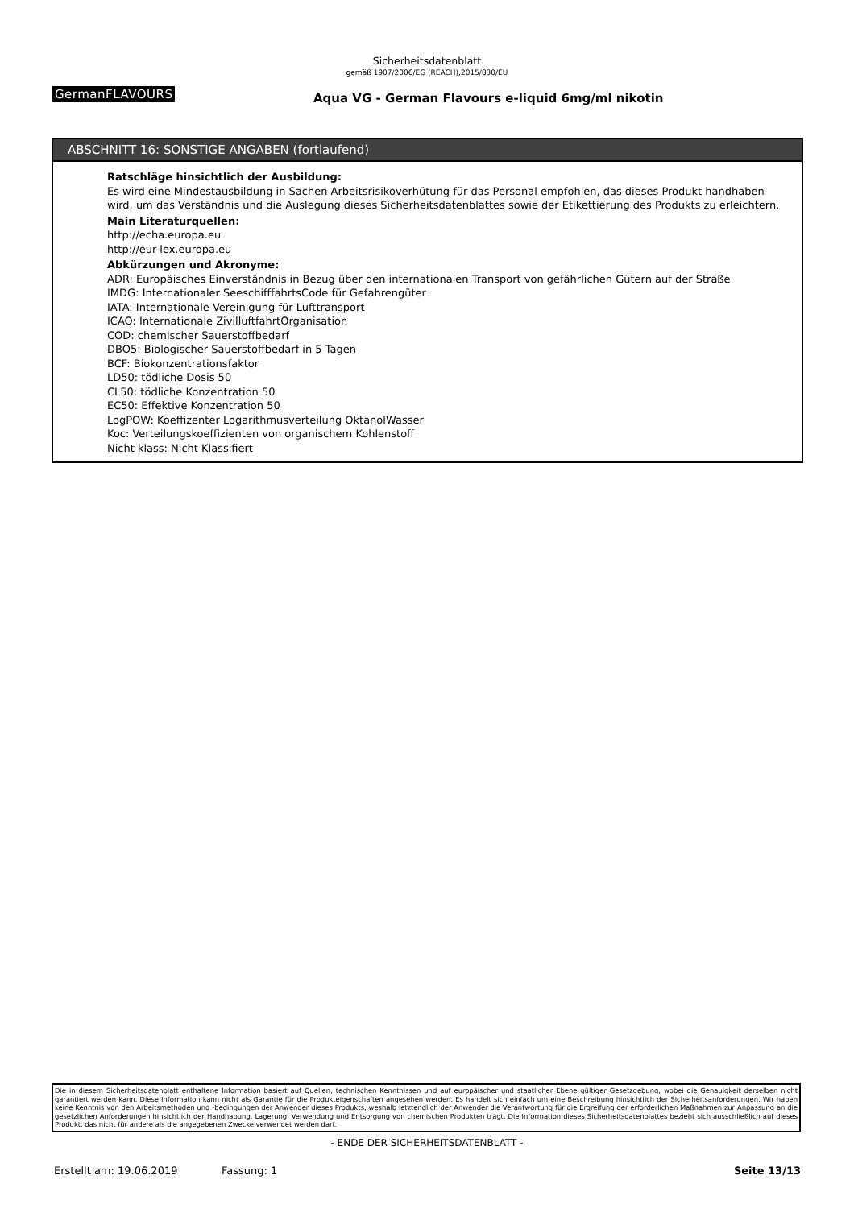Sicherheitsdatenblatt
gemäß 1907/2006/EG (REACH),2015/830/EU
GermanFLAVOURS
Aqua VG - German Flavours e-liquid 6mg/ml nikotin
ABSCHNITT 16: SONSTIGE ANGABEN (fortlaufend)
Ratschläge hinsichtlich der Ausbildung:
Es wird eine Mindestausbildung in Sachen Arbeitsrisikoverhütung für das Personal empfohlen, das dieses Produkt handhaben wird, um das Verständnis und die Auslegung dieses Sicherheitsdatenblattes sowie der Etikettierung des Produkts zu erleichtern.
Main Literaturquellen:
http://echa.europa.eu
http://eur-lex.europa.eu
Abkürzungen und Akronyme:
ADR: Europäisches Einverständnis in Bezug über den internationalen Transport von gefährlichen Gütern auf der Straße
IMDG: Internationaler SeeschifffahrtsCode für Gefahrengüter
IATA: Internationale Vereinigung für Lufttransport
ICAO: Internationale ZivilluftfahrtOrganisation
COD: chemischer Sauerstoffbedarf
DBO5: Biologischer Sauerstoffbedarf in 5 Tagen
BCF: Biokonzentrationsfaktor
LD50: tödliche Dosis 50
CL50: tödliche Konzentration 50
EC50: Effektive Konzentration 50
LogPOW: Koeffizenter Logarithmusverteilung OktanolWasser
Koc: Verteilungskoeffizienten von organischem Kohlenstoff
Nicht klass: Nicht Klassifiert
Die in diesem Sicherheitsdatenblatt enthaltene Information basiert auf Quellen, technischen Kenntnissen und auf europäischer und staatlicher Ebene gültiger Gesetzgebung, wobei die Genauigkeit derselben nicht garantiert werden kann. Diese Information kann nicht als Garantie für die Produkteigenschaften angesehen werden. Es handelt sich einfach um eine Beschreibung hinsichtlich der Sicherheitsanforderungen. Wir haben keine Kenntnis von den Arbeitsmethoden und -bedingungen der Anwender dieses Produkts, weshalb letztendlich der Anwender die Verantwortung für die Ergreifung der erforderlichen Maßnahmen zur Anpassung an die gesetzlichen Anforderungen hinsichtlich der Handhabung, Lagerung, Verwendung und Entsorgung von chemischen Produkten trägt. Die Information dieses Sicherheitsdatenblattes bezieht sich ausschließlich auf dieses Produkt, das nicht für andere als die angegebenen Zwecke verwendet werden darf.
- ENDE DER SICHERHEITSDATENBLATT -
Erstellt am: 19.06.2019 Fassung: 1 Seite 13/13